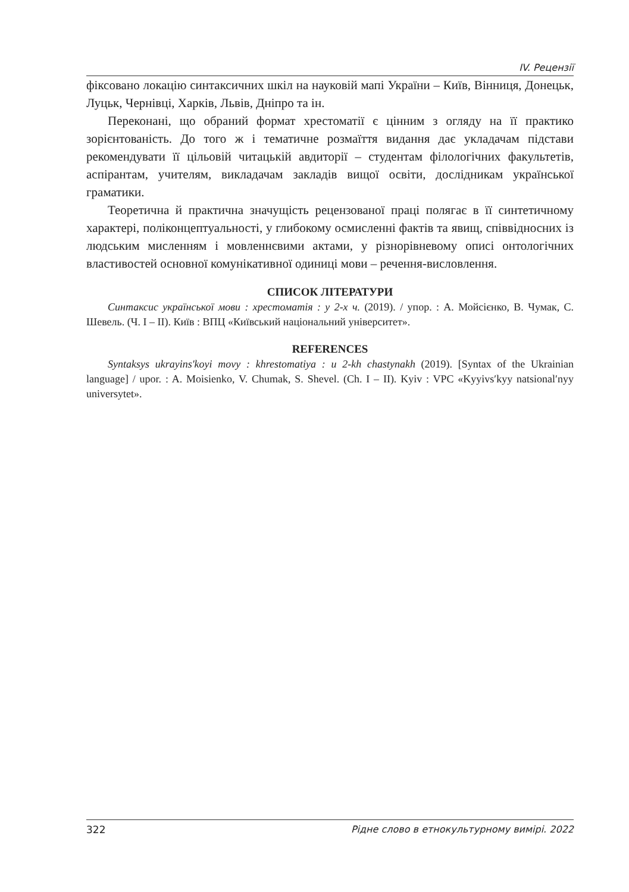IV. Рецензії
фіксовано локацію синтаксичних шкіл на науковій мапі України – Київ, Вінниця, Донецьк, Луцьк, Чернівці, Харків, Львів, Дніпро та ін.
Переконані, що обраний формат хрестоматії є цінним з огляду на її практико зорієнтованість. До того ж і тематичне розмаїття видання дає укладачам підстави рекомендувати її цільовій читацькій авдиторії – студентам філологічних факультетів, аспірантам, учителям, викладачам закладів вищої освіти, дослідникам української граматики.
Теоретична й практична значущість рецензованої праці полягає в її синтетичному характері, поліконцептуальності, у глибокому осмисленні фактів та явищ, співвідносних із людським мисленням і мовленнєвими актами, у різнорівневому описі онтологічних властивостей основної комунікативної одиниці мови – речення-висловлення.
СПИСОК ЛІТЕРАТУРИ
Синтаксис української мови : хрестоматія : у 2-х ч. (2019). / упор. : А. Мойсієнко, В. Чумак, С. Шевель. (Ч. І – ІІ). Київ : ВПЦ «Київський національний університет».
REFERENCES
Syntaksys ukrayins'koyi movy : khrestomatiya : u 2-kh chastynakh (2019). [Syntax of the Ukrainian language] / upor. : A. Moisienko, V. Chumak, S. Shevel. (Ch. I – II). Kyiv : VPC «Kyyivsʹkyy natsionalʹnyy universytet».
322 Рідне слово в етнокультурному вимірі. 2022